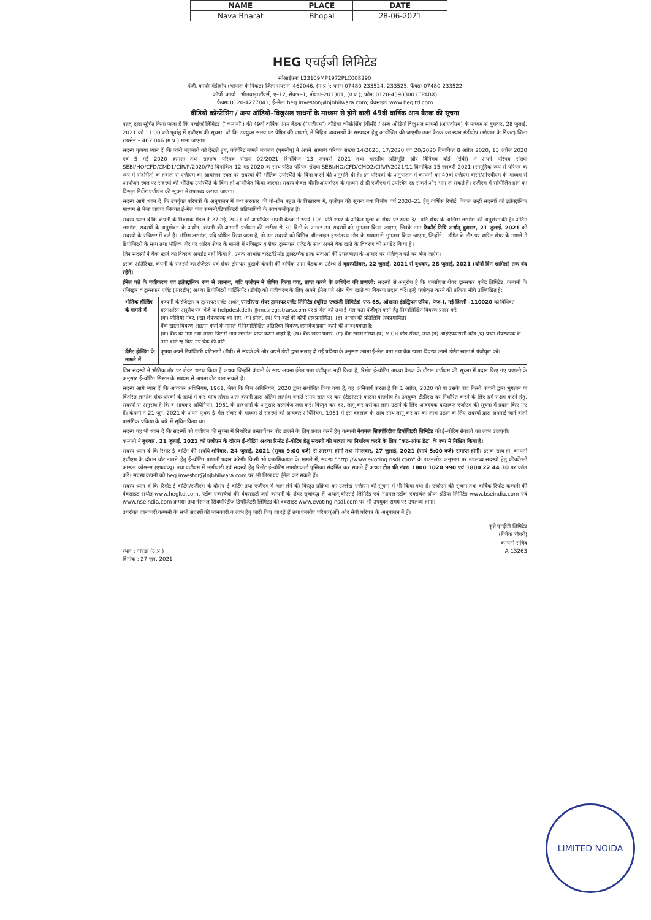| NAME | PLACE | DATE |
| --- | --- | --- |
| Nava Bharat | Bhopal | 28-06-2021 |
HEG एचईजी लिमिटेड
सीआईएनः L23109MP1972PLC008290
पंजी. कार्याः मंडीदीप (भोपाल के निकट) जिला रायसेन–462046, (म.प्र.); फोनः 07480-233524, 233525, फैक्सः 07480-233522
कॉर्पो. कार्या.: भीलवाड़ा टॉवर्स, ए–12, सेक्टर–1, नोएडा–201301, (उ.प्र.); फोनः 0120-4390300 (EPABX)
फैक्सः 0120-4277841; ई–मेलः heg.investor@lnjbhilwara.com; वेबसाइटः www.hegltd.com
वीडियो कॉन्फ्रेंसिंग / अन्य ऑडियो–विजुअल साधनों के माध्यम से होने वाली 49वीं वार्षिक आम बैठक की सूचना
एतद् द्वारा सूचित किया जाता है कि एचईजी लिमिटेड ("कम्पनी") की 49वीं वार्षिक आम बैठक ("एजीएम") वीडियो कॉन्फ्रेंसिंग (वीसी) / अन्य ऑडियो विजुअल साधनों (ओएवीएम) के माध्यम से बुधवार, 28 जुलाई, 2021 को 11:00 बजे पूर्वाह्न में एजीएम की सूचना, जो कि उपयुक्त समय पर प्रेषित की जाएगी, में निहित व्यवसायों के सम्पादन हेतु आयोजित की जाएगी। उक्त बैठक का स्थान मंडीदीप (भोपाल के निकट) जिला रायसेन – 462 046 (म.प्र.) माना जाएगा।
सदस्य कृपया ध्यान दें कि जारी महामारी को देखते हुए, कॉर्पोरेट मामले मंत्रालय (एमसीए) ने अपने सामान्य परिपत्र संख्या 14/2020, 17/2020 एवं 20/2020 दिनांकित 8 अप्रैल 2020, 13 अप्रैल 2020 एवं 5 मई 2020 क्रमशः तथा सामान्य परिपत्र संख्या 02/2021 दिनांकित 13 जनवरी 2021 तथा भारतीय प्रतिभूति और विनिमय बोर्ड (सेबी) ने अपने परिपत्र संख्या SEBI/HO/CFD/CMD1/CIR/P/2020/79 दिनांकित 12 मई 2020 के साथ पठित परिपत्र संख्या SEBI/HO/CFD/CMD2/CIR/P/2021/11 दिनांकित 15 जनवरी 2021 (सामूहिक रूप से परिपत्र के रूप में संदर्भित) के हवाले से एजीएम का आयोजन स्थल पर सदस्यों की भौतिक उपस्थिति के बिना करने की अनुमति दी है। इन परिपत्रों के अनुपालन में कम्पनी का 49वां एजीएम वीसी/ओएवीएम के माध्यम से आयोजन स्थल पर सदस्यों की भौतिक उपस्थिति के बिना ही आयोजित किया जाएगा। सदस्य केवल वीसी/ओएवीएम के माध्यम से ही एजीएम में उपस्थित रह सकते और भाग ले सकते हैं। एजीएम में सम्मिलित होने का विस्तृत निर्देश एजीएम की सूचना में उपलब्ध कराया जाएगा।
सदस्य आगे ध्यान दें कि उपर्युक्त परिपत्रों के अनुपालन में तथा सरकार की गो–ग्रीन पहल के विस्तारण में, एजीएम की सूचना तथा वित्तीय वर्ष 2020–21 हेतु वार्षिक रिपोर्ट, केवल उन्हीं सदस्यों को इलेक्ट्रॉनिक माध्यम से भेजा जाएगा जिनका ई–मेल पता कम्पनी/डिपॉजिटरी प्रतिभागियों के साथ पंजीकृत है।
सदस्य ध्यान दें कि कंपनी के निदेशक मंडल ने 27 मई, 2021 को आयोजित अपनी बैठक में रुपये 10/– प्रति शेयर के अंकित मूल्य के शेयर पर रुपये 3/– प्रति शेयर के अन्तिम लाभांश की अनुशंसा की है। अंतिम लाभांश, सदस्यों के अनुमोदन के अधीन, कंपनी की आगामी एजीएम की तारीख से 30 दिनों के अन्दर उन सदस्यों को भुगतान किया जाएगा, जिनके नाम रिकॉर्ड तिथि अर्थात् बुधवार, 21 जुलाई, 2021 को सदस्यों के रजिस्टर में दर्ज हैं। अंतिम लाभांश, यदि घोषित किया जाता है, तो उन सदस्यों को विभिन्न ऑनलाइन हस्तांतरण मोड के माध्यम से भुगतान किया जाएगा, जिन्होंने – डीमैट के तौर पर धारित शेयर के मामले में डिपॉजिटरी के साथ तथा भौतिक तौर पर धारित शेयर के मामले में रजिस्ट्रार व शेयर ट्रान्सफर एजेंट के साथ अपने बैंक खाते के विवरण को अपडेट किया है।
जिन सदस्यों ने बैंक खाते का विवरण अपडेट नहीं किया है, उनके लाभांश वारंट/डिमांड ड्राफ्ट/चेक डाक सेवाओं की उपलब्धता के आधार पर पंजीकृत पते पर भेजे जाएंगे।
इसके अतिरिक्त, कंपनी के सदस्यों का रजिस्टर एवं शेयर ट्रांसफर पुस्तकें कंपनी की वार्षिक आम बैठक के उद्देश्य से बृहस्पतिवार, 22 जुलाई, 2021 से बुधवार, 28 जुलाई, 2021 (दोनों दिन शामिल) तक बंद रहेंगे।
ईमेल पते के पंजीकरण एवं इलेक्ट्रॉनिक रूप से लाभांश, यदि एजीएम में घोषित किया गया, प्राप्त करने के अधिदेश की प्रणाली: सदस्यों से अनुरोध है कि एमसीएस शेयर ट्रान्सफर एजेंट लिमिटेड, कम्पनी के रजिस्ट्रार व ट्रान्सफर एजेंट (आरटीए) अथवा डिपॉजिटरी पार्टिसिपेंट (डीपी) को पंजीकरण के लिए अपने ईमेल पते और बैंक खाते का विवरण प्रदान करें। इन्हें पंजीकृत करने की प्रक्रिया नीचे उल्लिखित है:
| भौतिक होल्डिंग के मामले में | कम्पनी के रजिस्ट्रार व ट्रान्सफर एजेंट अर्थात् एमसीएस शेयर ट्रान्सफर एजेंट लिमिटेड (यूनिटः एचईजी लिमिटेड) एफ–65, ओखला इंडस्ट्रियल एरिया, फेज–I, नई दिल्ली –110020 को विधिवत हस्ताक्षरित अनुरोध पत्र भेजें या helpdeskdelhi@mcsregistrars.com पर ई–मेल करें तथा ई–मेल पता पंजीकृत करने हेतु निम्नलिखित विवरण प्रदान करें: (क) फोलियो नंबर, (ख) शेयरधारक का नाम, (ग) ईमेल, (घ) पैन कार्ड की कॉपी (स्वप्रमाणित), (ङ) आधार की प्रतिलिपि (स्वप्रमाणित) बैंक खाता विवरण अद्यतन करने के मामले में निम्नलिखित अतिरिक्त विवरण/दस्तावेज प्रदान करने की आवश्यकता है: (क) बैंक का नाम तथा शाखा जिसमें आप लाभांश प्राप्त करना चाहते हैं, (ख) बैंक खाता प्रकार, (ग) बैंक खाता संख्या (घ) MICR कोड संख्या, तथा (ङ) आईएफएससी कोड (च) प्रथम शेयरधारक के नाम वाले रद्द किए गए चेक की प्रति |
| डीमैट होल्डिंग के मामले में | कृपया अपने डिपॉजिटरी प्रतिभागी (डीपी) से संपर्क करें और अपने डीपी द्वारा सलाह दी गई प्रक्रिया के अनुसार अपना ई–मेल पता तथा बैंक खाता विवरण अपने डीमैट खाता में पंजीकृत करें। |
जिन सदस्यों ने भौतिक तौर पर शेयर धारण किया है अथवा जिन्होंने कंपनी के साथ अपना ईमेल पता पंजीकृत नहीं किया है, रिमोट ई–वोटिंग अथवा बैठक के दौरान एजीएम की सूचना में प्रदान किए गए प्रणाली के अनुसार ई–वोटिंग सिस्टम के माध्यम से अपना वोट डाल सकते हैं।
सदस्य आगे ध्यान दें कि आयकर अधिनियम, 1961, जैसा कि वित्त अधिनियम, 2020 द्वारा संशोधित किया गया है, यह अनिवार्य करता है कि 1 अप्रैल, 2020 को या उसके बाद किसी कंपनी द्वारा भुगतान या वितरित लाभांश शेयरधारकों के हाथों में कर योग्य होगा। अतः कंपनी द्वारा अंतिम लाभांश बनाते समय स्रोत पर कर (टीडीएस) काटना वांछनीय है। उपयुक्त टीडीएस दर निर्धारित करने के लिए हमें सक्षम करने हेतु, सदस्यों से अनुरोध है कि वे आयकर अधिनियम, 1961 के प्रावधानों के अनुसार दस्तावेज जमा करें। विस्तृत कर दर, लागू कर दरों का लाभ उठाने के लिए आवश्यक दस्तावेज एजीएम की सूचना में प्रदान किए गए हैं। कंपनी ने 21 जून, 2021 के अपने पृथक ई–मेल संचार के माध्यम से सदस्यों को आयकर अधिनियम, 1961 में इस बदलाव के साथ–साथ लागू कर दर का लाभ उठाने के लिए सदस्यों द्वारा अपनाई जाने वाली प्रासंगिक प्रक्रिया के बारे में सूचित किया था।
सदस्य यह भी ध्यान दें कि सदस्यों को एजीएम की सूचना में निर्धारित प्रस्तावों पर वोट डालने के लिए प्रबल करने हेतु कम्पनी नेशनल सिक्योरिटीज डिपॉजिटरी लिमिटेड की ई–वोटिंग सेवाओं का लाभ उठाएगी।
कम्पनी ने बुधवार, 21 जुलाई, 2021 को एजीएम के दौरान ई–वोटिंग अथवा रिमोट ई–वोटिंग हेतु सदस्यों की पात्रता का निर्धारण करने के लिए "कट–ऑफ डेट" के रूप में निश्चित किया है।
सदस्य ध्यान दें कि रिमोट ई–वोटिंग की अवधि शनिवार, 24 जुलाई, 2021 (सुबह 9:00 बजे) से आरम्भ होगी तथा मंगलवार, 27 जुलाई, 2021 (सायं 5:00 बजे) समाप्त होगी। इसके साथ ही, कम्पनी एजीएम के दौरान वोट डालने हेतु ई–वोटिंग प्रणाली प्रदान करेगी। किसी भी प्रश्न/शिकायत के मामले में, सदस्य "http://www.evoting.nsdl.com" के डाउनलोड अनुभाग पर उपलब्ध सदस्यों हेतु फ्रीक्वेंटली आस्क्ड क्वेश्चन्स (एफएक्यू) तथा एजीएम में भागीदारी एवं सदस्यों हेतु रिमोट ई–वोटिंग उपयोगकर्ता पुस्तिका संदर्भित कर सकते हैं अथवा टोल फ्री नंबरः 1800 1020 990 एवं 1800 22 44 30 पर कॉल करें। सदस्य कंपनी को heg.investor@lnjbhilwara.com पर भी लिख एवं ईमेल कर सकते हैं।
सदस्य ध्यान दें कि रिमोट ई–वोटिंग/एजीएम के दौरान ई–वोटिंग तथा एजीएम में भाग लेने की विस्तृत प्रक्रिया का उल्लेख एजीएम की सूचना में भी किया गया है। एजीएम की सूचना तथा वार्षिक रिपोर्ट कम्पनी की वेबसाइट अर्थात् www.hegltd.com, स्टॉक एक्सचेंजों की वेबसाइटों जहाँ कम्पनी के शेयर सूचीबद्ध हैं अर्थात् बीएसई लिमिटेड एवं नेशनल स्टॉक एक्सचेंज ऑफ इंडिया लिमिटेड www.bseindia.com एवं www.nseindia.com क्रमशः तथा नेशनल सिक्योरिटीज डिपॉजिटरी लिमिटेड की वेबसाइट www.evoting.nsdl.com पर भी उपयुक्त समय पर उपलब्ध होगा।
उपरोक्त जानकारी कम्पनी के सभी सदस्यों की जानकारी व लाभ हेतु जारी किए जा रहे हैं तथा एमसीए परिपत्र(ओं) और सेबी परिपत्र के अनुपालन में हैं।
स्थान : नोएडा (उ.प्र.)
दिनांक : 27 जून, 2021
कृते एचईजी लिमिटेड
(विवेक चौधरी)
कम्पनी सचिव
A-13263
LIMITED NOIDA